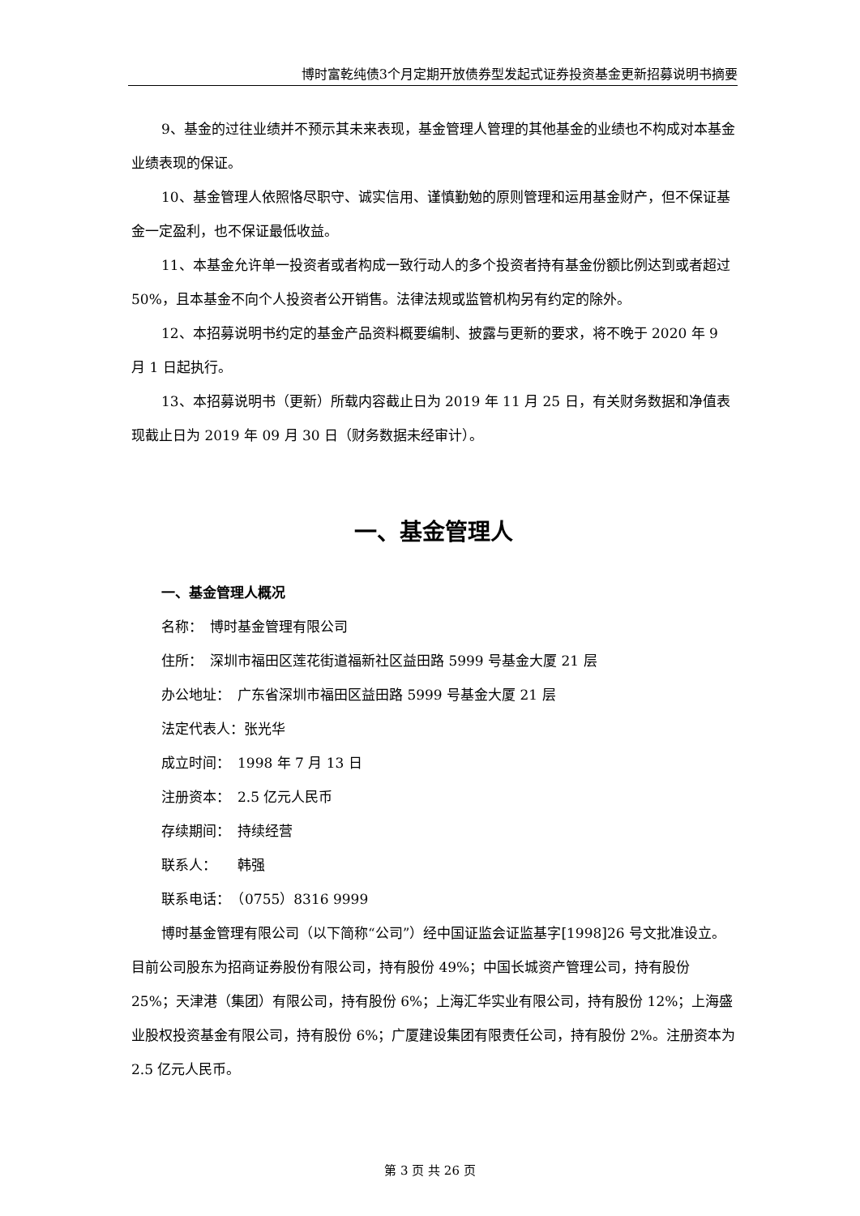博时富乾纯债3个月定期开放债券型发起式证券投资基金更新招募说明书摘要
9、基金的过往业绩并不预示其未来表现，基金管理人管理的其他基金的业绩也不构成对本基金业绩表现的保证。
10、基金管理人依照恪尽职守、诚实信用、谨慎勤勉的原则管理和运用基金财产，但不保证基金一定盈利，也不保证最低收益。
11、本基金允许单一投资者或者构成一致行动人的多个投资者持有基金份额比例达到或者超过 50%，且本基金不向个人投资者公开销售。法律法规或监管机构另有约定的除外。
12、本招募说明书约定的基金产品资料概要编制、披露与更新的要求，将不晚于 2020 年 9 月 1 日起执行。
13、本招募说明书（更新）所载内容截止日为 2019 年 11 月 25 日，有关财务数据和净值表现截止日为 2019 年 09 月 30 日（财务数据未经审计）。
一、基金管理人
一、基金管理人概况
名称：　博时基金管理有限公司
住所：　深圳市福田区莲花街道福新社区益田路 5999 号基金大厦 21 层
办公地址：　广东省深圳市福田区益田路 5999 号基金大厦 21 层
法定代表人：张光华
成立时间：　1998 年 7 月 13 日
注册资本：　2.5 亿元人民币
存续期间：　持续经营
联系人：　　韩强
联系电话：　（0755）8316 9999
博时基金管理有限公司（以下简称“公司”）经中国证监会证监基字[1998]26 号文批准设立。目前公司股东为招商证券股份有限公司，持有股份 49%；中国长城资产管理公司，持有股份 25%；天津港（集团）有限公司，持有股份 6%；上海汇华实业有限公司，持有股份 12%；上海盛业股权投资基金有限公司，持有股份 6%；广厦建设集团有限责任公司，持有股份 2%。注册资本为 2.5 亿元人民币。
第 3 页 共 26 页